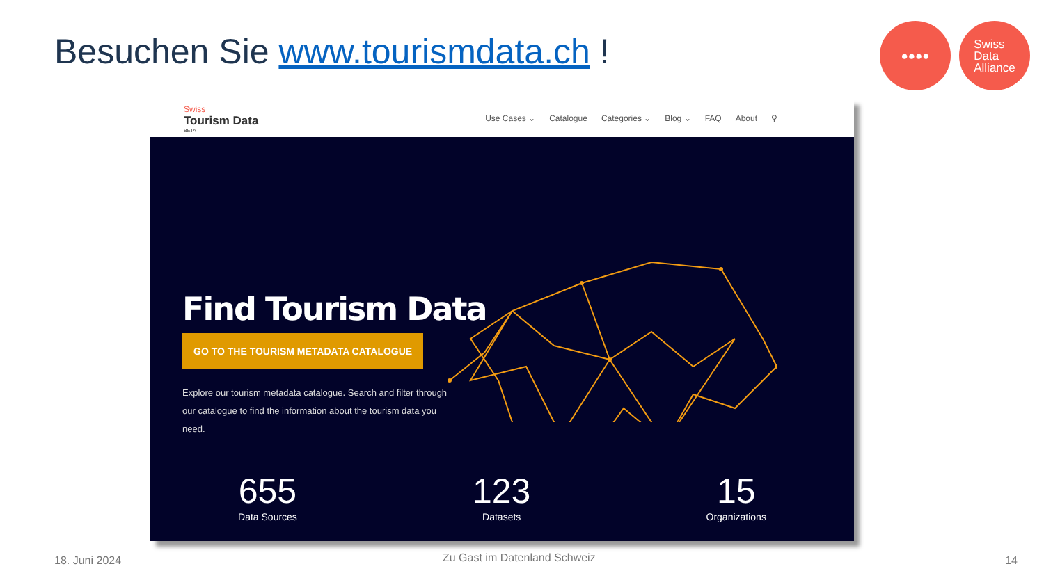Besuchen Sie www.tourismdata.ch !
●●●● Swiss
Data
Alliance
Swiss
Tourism Data
BETA
Use Cases ⌄ Catalogue Categories ⌄ Blog ⌄ FAQ About ⚲
Find Tourism Data
GO TO THE TOURISM METADATA CATALOGUE
Explore our tourism metadata catalogue. Search and filter through our catalogue to find the information about the tourism data you need.
655
Data Sources
123
Datasets
15
Organizations
18. Juni 2024 Zu Gast im Datenland Schweiz 14